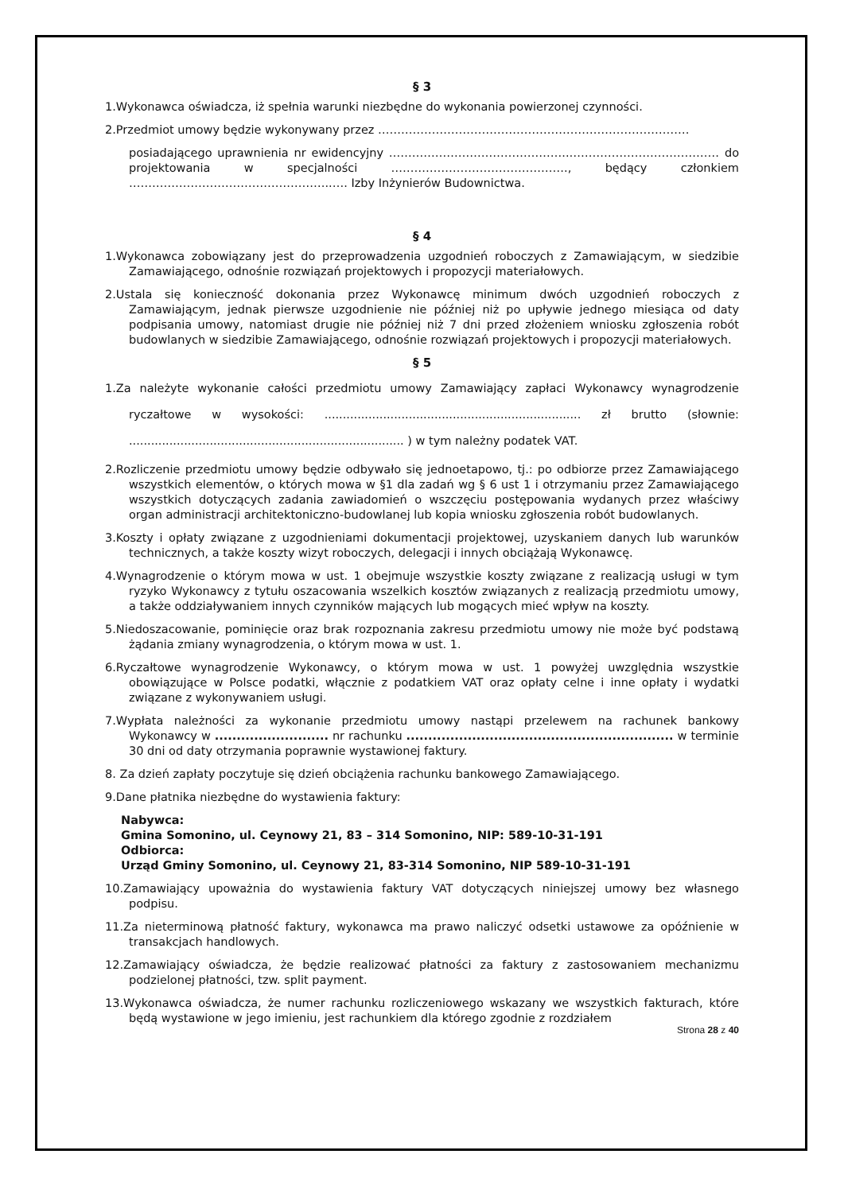§ 3
1.Wykonawca oświadcza, iż spełnia warunki niezbędne do wykonania powierzonej czynności.
2.Przedmiot umowy będzie wykonywany przez ………………………………………………………………………
posiadającego uprawnienia nr ewidencyjny ………………………………………..………………………………… do projektowania w specjalności ………………………………………., będący członkiem ……………………………………………..…. Izby Inżynierów Budownictwa.
§ 4
1.Wykonawca zobowiązany jest do przeprowadzenia uzgodnień roboczych z Zamawiającym, w siedzibie Zamawiającego, odnośnie rozwiązań projektowych i propozycji materiałowych.
2.Ustala się konieczność dokonania przez Wykonawcę minimum dwóch uzgodnień roboczych z Zamawiającym, jednak pierwsze uzgodnienie nie później niż po upływie jednego miesiąca od daty podpisania umowy, natomiast drugie nie później niż 7 dni przed złożeniem wniosku zgłoszenia robót budowlanych w siedzibie Zamawiającego, odnośnie rozwiązań projektowych i propozycji materiałowych.
§ 5
1.Za należyte wykonanie całości przedmiotu umowy Zamawiający zapłaci Wykonawcy wynagrodzenie ryczałtowe w wysokości: ...................................................................... zł brutto (słownie: ........................................................................... ) w tym należny podatek VAT.
2.Rozliczenie przedmiotu umowy będzie odbywało się jednoetapowo, tj.: po odbiorze przez Zamawiającego wszystkich elementów, o których mowa w §1 dla zadań wg § 6 ust 1 i otrzymaniu przez Zamawiającego wszystkich dotyczących zadania zawiadomień o wszczęciu postępowania wydanych przez właściwy organ administracji architektoniczno-budowlanej lub kopia wniosku zgłoszenia robót budowlanych.
3.Koszty i opłaty związane z uzgodnieniami dokumentacji projektowej, uzyskaniem danych lub warunków technicznych, a także koszty wizyt roboczych, delegacji i innych obciążają Wykonawcę.
4.Wynagrodzenie o którym mowa w ust. 1 obejmuje wszystkie koszty związane z realizacją usługi w tym ryzyko Wykonawcy z tytułu oszacowania wszelkich kosztów związanych z realizacją przedmiotu umowy, a także oddziaływaniem innych czynników mających lub mogących mieć wpływ na koszty.
5.Niedoszacowanie, pominięcie oraz brak rozpoznania zakresu przedmiotu umowy nie może być podstawą żądania zmiany wynagrodzenia, o którym mowa w ust. 1.
6.Ryczałtowe wynagrodzenie Wykonawcy, o którym mowa w ust. 1 powyżej uwzględnia wszystkie obowiązujące w Polsce podatki, włącznie z podatkiem VAT oraz opłaty celne i inne opłaty i wydatki związane z wykonywaniem usługi.
7.Wypłata należności za wykonanie przedmiotu umowy nastąpi przelewem na rachunek bankowy Wykonawcy w .......................... nr rachunku ............................................................. w terminie 30 dni od daty otrzymania poprawnie wystawionej faktury.
8. Za dzień zapłaty poczytuje się dzień obciążenia rachunku bankowego Zamawiającego.
9.Dane płatnika niezbędne do wystawienia faktury:
Nabywca:
Gmina Somonino, ul. Ceynowy 21, 83 – 314 Somonino, NIP: 589-10-31-191
Odbiorca:
Urząd Gminy Somonino, ul. Ceynowy 21, 83-314 Somonino, NIP 589-10-31-191
10.Zamawiający upoważnia do wystawienia faktury VAT dotyczących niniejszej umowy bez własnego podpisu.
11.Za nieterminową płatność faktury, wykonawca ma prawo naliczyć odsetki ustawowe za opóźnienie w transakcjach handlowych.
12.Zamawiający oświadcza, że będzie realizować płatności za faktury z zastosowaniem mechanizmu podzielonej płatności, tzw. split payment.
13.Wykonawca oświadcza, że numer rachunku rozliczeniowego wskazany we wszystkich fakturach, które będą wystawione w jego imieniu, jest rachunkiem dla którego zgodnie z rozdziałem
Strona 28 z 40